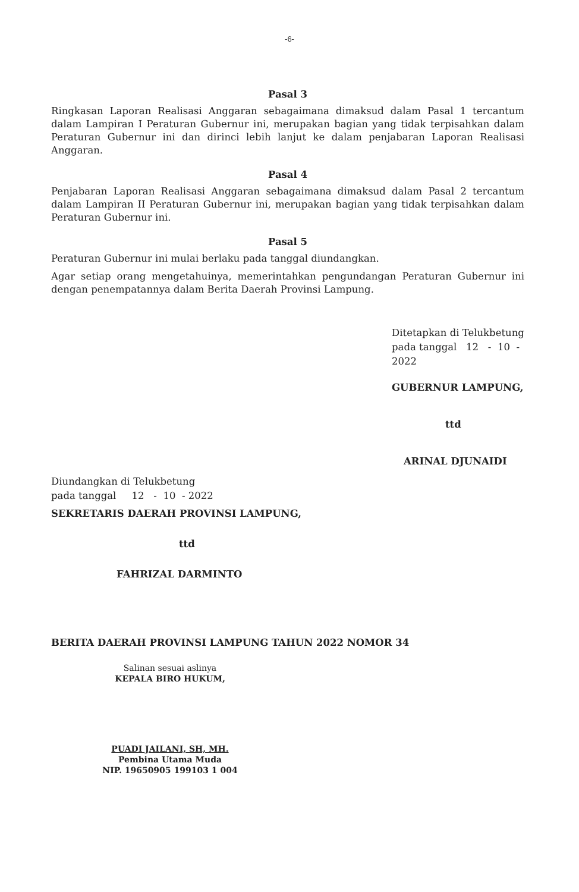-6-
Pasal 3
Ringkasan Laporan Realisasi Anggaran sebagaimana dimaksud dalam Pasal 1 tercantum dalam Lampiran I Peraturan Gubernur ini, merupakan bagian yang tidak terpisahkan dalam Peraturan Gubernur ini dan dirinci lebih lanjut ke dalam penjabaran Laporan Realisasi Anggaran.
Pasal 4
Penjabaran Laporan Realisasi Anggaran sebagaimana dimaksud dalam Pasal 2 tercantum dalam Lampiran II Peraturan Gubernur ini, merupakan bagian yang tidak terpisahkan dalam Peraturan Gubernur ini.
Pasal 5
Peraturan Gubernur ini mulai berlaku pada tanggal diundangkan.
Agar setiap orang mengetahuinya, memerintahkan pengundangan Peraturan Gubernur ini dengan penempatannya dalam Berita Daerah Provinsi Lampung.
Ditetapkan di Telukbetung
pada tanggal 12 - 10 - 2022
GUBERNUR LAMPUNG,
ttd
ARINAL DJUNAIDI
Diundangkan di Telukbetung
pada tanggal 12 - 10 - 2022
SEKRETARIS DAERAH PROVINSI LAMPUNG,
ttd
FAHRIZAL DARMINTO
BERITA DAERAH PROVINSI LAMPUNG TAHUN 2022 NOMOR 34
Salinan sesuai aslinya
KEPALA BIRO HUKUM,
PUADI JAILANI, SH, MH.
Pembina Utama Muda
NIP. 19650905 199103 1 004